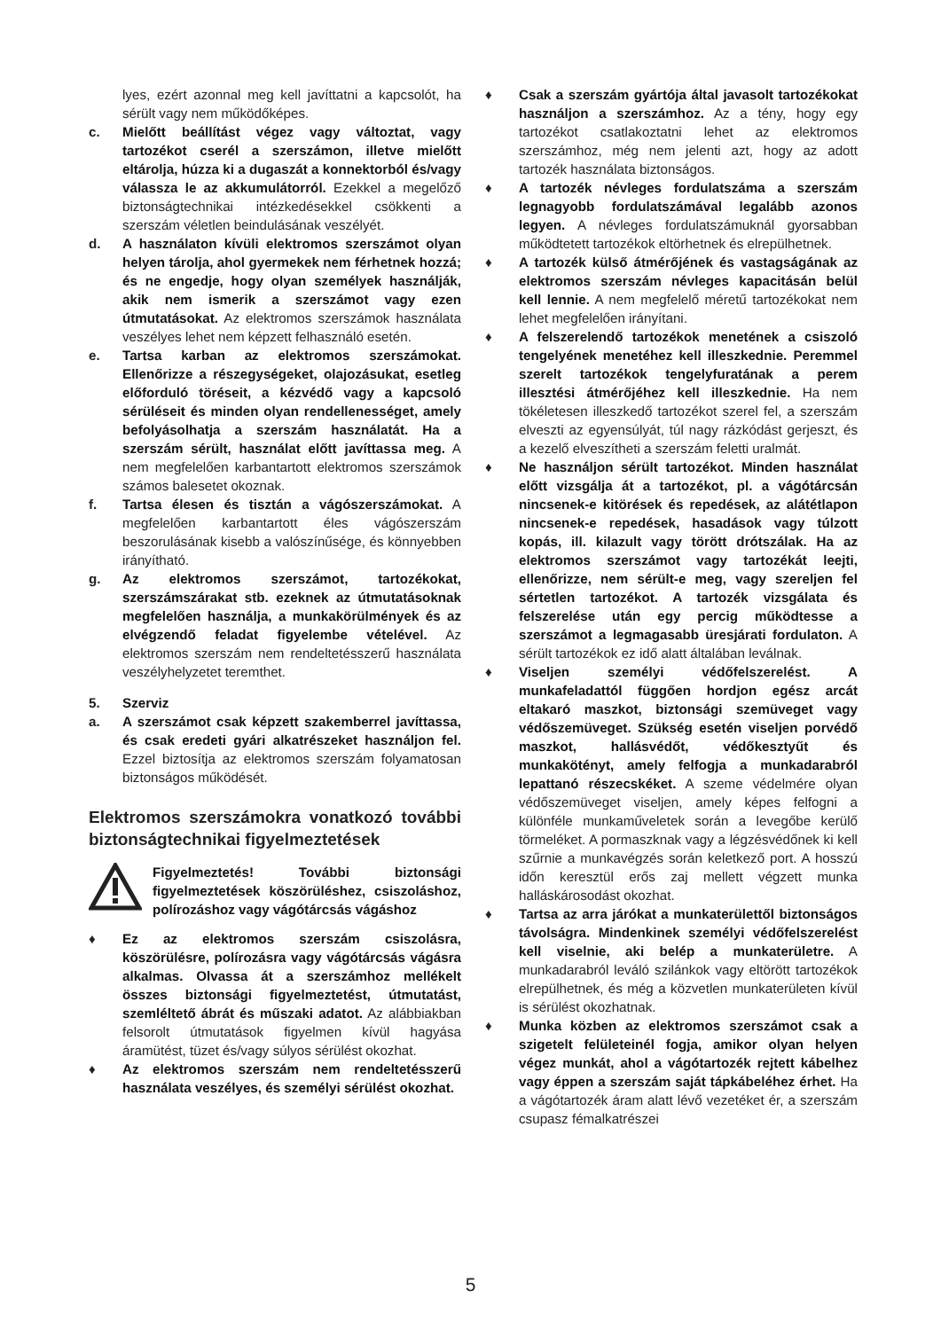lyes, ezért azonnal meg kell javíttatni a kapcsolót, ha sérült vagy nem működőképes.
c. Mielőtt beállítást végez vagy változtat, vagy tartozékot cserél a szerszámon, illetve mielőtt eltárolja, húzza ki a dugaszát a konnektorból és/vagy válassza le az akkumulátorról. Ezekkel a megelőző biztonságtechnikai intézkedésekkel csökkenti a szerszám véletlen beindulásának veszélyét.
d. A használaton kívüli elektromos szerszámot olyan helyen tárolja, ahol gyermekek nem férhetnek hozzá; és ne engedje, hogy olyan személyek használják, akik nem ismerik a szerszámot vagy ezen útmutatásokat. Az elektromos szerszámok használata veszélyes lehet nem képzett felhasználó esetén.
e. Tartsa karban az elektromos szerszámokat. Ellenőrizze a részegységeket, olajozásukat, esetleg előforduló töréseit, a kézvédő vagy a kapcsoló sérüléseit és minden olyan rendellenességet, amely befolyásolhatja a szerszám használatát. Ha a szerszám sérült, használat előtt javíttassa meg. A nem megfelelően karbantartott elektromos szerszámok számos balesetet okoznak.
f. Tartsa élesen és tisztán a vágószerszámokat. A megfelelően karbantartott éles vágószerszám beszorulásának kisebb a valószínűsége, és könnyebben irányítható.
g. Az elektromos szerszámot, tartozékokat, szerszámszárakat stb. ezeknek az útmutatásoknak megfelelően használja, a munkakörülmények és az elvégzendő feladat figyelembe vételével. Az elektromos szerszám nem rendeltetésszerű használata veszélyhelyzetet teremthet.
5. Szerviz
a. A szerszámot csak képzett szakemberrel javíttassa, és csak eredeti gyári alkatrészeket használjon fel. Ezzel biztosítja az elektromos szerszám folyamatosan biztonságos működését.
Elektromos szerszámokra vonatkozó további biztonságtechnikai figyelmeztetések
Figyelmeztetés! További biztonsági figyelmeztetések köszörüléshez, csiszoláshoz, polírozáshoz vagy vágótárcsás vágáshoz
♦ Ez az elektromos szerszám csiszolásra, köszörülésre, polírozásra vagy vágótárcsás vágásra alkalmas. Olvassa át a szerszámhoz mellékelt összes biztonsági figyelmeztetést, útmutatást, szemléltető ábrát és műszaki adatot. Az alábbiakban felsorolt útmutatások figyelmen kívül hagyása áramütést, tüzet és/vagy súlyos sérülést okozhat.
♦ Az elektromos szerszám nem rendeltetésszerű használata veszélyes, és személyi sérülést okozhat.
♦ Csak a szerszám gyártója által javasolt tartozékokat használjon a szerszámhoz. Az a tény, hogy egy tartozékot csatlakoztatni lehet az elektromos szerszámhoz, még nem jelenti azt, hogy az adott tartozék használata biztonságos.
♦ A tartozék névleges fordulatszáma a szerszám legnagyobb fordulatszámával legalább azonos legyen. A névleges fordulatszámuknál gyorsabban működtetett tartozékok eltörhetnek és elrepülhetnek.
♦ A tartozék külső átmérőjének és vastagságának az elektromos szerszám névleges kapacitásán belül kell lennie. A nem megfelelő méretű tartozékokat nem lehet megfelelően irányítani.
♦ A felszerelendő tartozékok menetének a csiszoló tengelyének menetéhez kell illeszkednie. Peremmel szerelt tartozékok tengelyfuratának a perem illesztési átmérőjéhez kell illeszkednie. Ha nem tökéletesen illeszkedő tartozékot szerel fel, a szerszám elveszti az egyensúlyát, túl nagy rázkódást gerjeszt, és a kezelő elveszítheti a szerszám feletti uralmát.
♦ Ne használjon sérült tartozékot. Minden használat előtt vizsgálja át a tartozékot, pl. a vágótárcsán nincsenek-e kitörések és repedések, az alátétlapon nincsenek-e repedések, hasadások vagy túlzott kopás, ill. kilazult vagy törött drótszálak. Ha az elektromos szerszámot vagy tartozékát leejti, ellenőrizze, nem sérült-e meg, vagy szereljen fel sértetlen tartozékot. A tartozék vizsgálata és felszerelése után egy percig működtesse a szerszámot a legmagasabb üresjárati fordulaton. A sérült tartozékok ez idő alatt általában leválnak.
♦ Viseljen személyi védőfelszerelést. A munkafeladattól függően hordjon egész arcát eltakaró maszkot, biztonsági szemüveget vagy védőszemüveget. Szükség esetén viseljen porvédő maszkot, hallásvédőt, védőkesztyűt és munkakötényt, amely felfogja a munkadarabról lepattanó részecskéket. A szeme védelmére olyan védőszemüveget viseljen, amely képes felfogni a különféle munkaműveletek során a levegőbe kerülő törmeléket. A pormaszknak vagy a légzésvédőnek ki kell szűrnie a munkavégzés során keletkező port. A hosszú időn keresztül erős zaj mellett végzett munka halláskárosodást okozhat.
♦ Tartsa az arra járókat a munkaterülettől biztonságos távolságra. Mindenkinek személyi védőfelszerelést kell viselnie, aki belép a munkaterületre. A munkadarabról leváló szilánkok vagy eltörött tartozékok elrepülhetnek, és még a közvetlen munkaterületen kívül is sérülést okozhatnak.
♦ Munka közben az elektromos szerszámot csak a szigetelt felületeinél fogja, amikor olyan helyen végez munkát, ahol a vágótartozék rejtett kábelhez vagy éppen a szerszám saját tápkábeléhez érhet. Ha a vágótartozék áram alatt lévő vezetéket ér, a szerszám csupasz fémalkatrészei
5